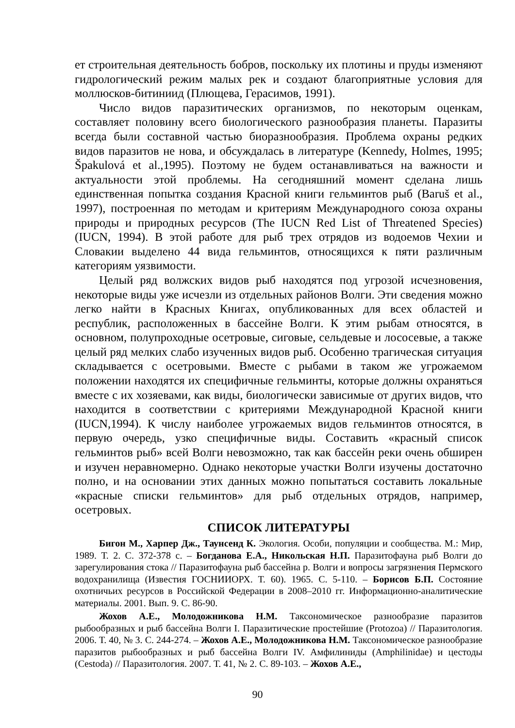ет строительная деятельность бобров, поскольку их плотины и пруды изменяют гидрологический режим малых рек и создают благоприятные условия для моллюсков-битиниид (Плющева, Герасимов, 1991).
Число видов паразитических организмов, по некоторым оценкам, составляет половину всего биологического разнообразия планеты. Паразиты всегда были составной частью биоразнообразия. Проблема охраны редких видов паразитов не нова, и обсуждалась в литературе (Kennedy, Holmes, 1995; Špakulová et al.,1995). Поэтому не будем останавливаться на важности и актуальности этой проблемы. На сегодняшний момент сделана лишь единственная попытка создания Красной книги гельминтов рыб (Baruš et al., 1997), построенная по методам и критериям Международного союза охраны природы и природных ресурсов (The IUCN Red List of Threatened Species) (IUCN, 1994). В этой работе для рыб трех отрядов из водоемов Чехии и Словакии выделено 44 вида гельминтов, относящихся к пяти различным категориям уязвимости.
Целый ряд волжских видов рыб находятся под угрозой исчезновения, некоторые виды уже исчезли из отдельных районов Волги. Эти сведения можно легко найти в Красных Книгах, опубликованных для всех областей и республик, расположенных в бассейне Волги. К этим рыбам относятся, в основном, полупроходные осетровые, сиговые, сельдевые и лососевые, а также целый ряд мелких слабо изученных видов рыб. Особенно трагическая ситуация складывается с осетровыми. Вместе с рыбами в таком же угрожаемом положении находятся их специфичные гельминты, которые должны охраняться вместе с их хозяевами, как виды, биологически зависимые от других видов, что находится в соответствии с критериями Международной Красной книги (IUCN,1994). К числу наиболее угрожаемых видов гельминтов относятся, в первую очередь, узко специфичные виды. Составить «красный список гельминтов рыб» всей Волги невозможно, так как бассейн реки очень обширен и изучен неравномерно. Однако некоторые участки Волги изучены достаточно полно, и на основании этих данных можно попытаться составить локальные «красные списки гельминтов» для рыб отдельных отрядов, например, осетровых.
СПИСОК ЛИТЕРАТУРЫ
Бигон М., Харпер Дж., Таунсенд К. Экология. Особи, популяции и сообщества. М.: Мир, 1989. Т. 2. С. 372-378 с. – Богданова Е.А., Никольская Н.П. Паразитофауна рыб Волги до зарегулирования стока // Паразитофауна рыб бассейна р. Волги и вопросы загрязнения Пермского водохранилища (Известия ГОСНИИОРХ. Т. 60). 1965. С. 5-110. – Борисов Б.П. Состояние охотничьих ресурсов в Российской Федерации в 2008–2010 гг. Информационно-аналитические материалы. 2001. Вып. 9. С. 86-90.
Жохов А.Е., Молодожникова Н.М. Таксономическое разнообразие паразитов рыбообразных и рыб бассейна Волги I. Паразитические простейшие (Protozoa) // Паразитология. 2006. Т. 40, № 3. С. 244-274. – Жохов А.Е., Молодожникова Н.М. Таксономическое разнообразие паразитов рыбообразных и рыб бассейна Волги IV. Амфилиниды (Amphilinidae) и цестоды (Cestoda) // Паразитология. 2007. Т. 41, № 2. С. 89-103. – Жохов А.Е.,
90